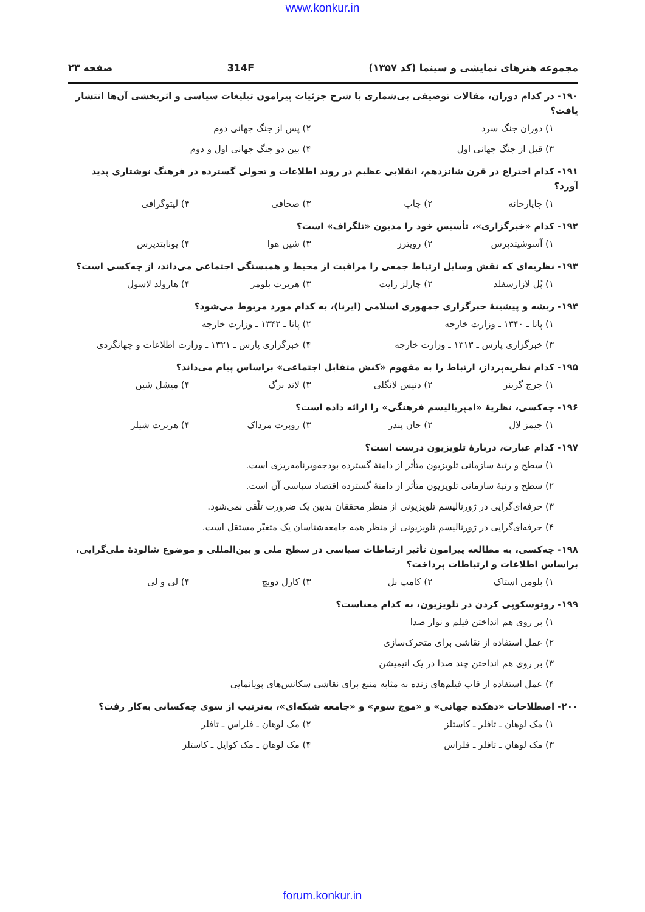www.konkur.in
مجموعه هنرهای نمایشی و سینما (کد ۱۳۵۷) 314F صفحه ۲۳
۱۹۰- در کدام دوران، مقالات توصیفی بی‌شماری با شرح جزئیات پیرامون تبلیغات سیاسی و اثربخشی آن‌ها انتشار یافت؟
۱) دوران جنگ سرد ۲) پس از جنگ جهانی دوم
۳) قبل از جنگ جهانی اول ۴) بین دو جنگ جهانی اول و دوم
۱۹۱- کدام اختراع در قرن شانزدهم، انقلابی عظیم در روند اطلاعات و تحولی گسترده در فرهنگ نوشتاری پدید آورد؟
۱) چاپارخانه ۲) چاپ ۳) صحافی ۴) لیتوگرافی
۱۹۲- کدام «خبرگزاری»، تأسیس خود را مدیون «تلگراف» است؟
۱) آسوشیتدپرس ۲) رویترز ۳) شین هوا ۴) یونایتدپرس
۱۹۳- نظریه‌ای که نقش وسایل ارتباط جمعی را مراقبت از محیط و همبستگی اجتماعی می‌داند، از چه‌کسی است؟
۱) پُل لازارسفلد ۲) چارلز رایت ۳) هربرت بلومر ۴) هارولد لاسول
۱۹۴- ریشه و پیشینهٔ خبرگزاری جمهوری اسلامی (ایرنا)، به کدام مورد مربوط می‌شود؟
۱) پانا ـ ۱۳۴۰ ـ وزارت خارجه ۲) پانا ـ ۱۳۴۲ ـ وزارت خارجه
۳) خبرگزاری پارس ـ ۱۳۱۳ ـ وزارت خارجه ۴) خبرگزاری پارس ـ ۱۳۲۱ ـ وزارت اطلاعات و جهانگردی
۱۹۵- کدام نظریه‌پرداز، ارتباط را به مفهوم «کنش متقابل اجتماعی» براساس پیام می‌داند؟
۱) جرج گربنر ۲) دنیس لانگلی ۳) لاند برگ ۴) میشل شین
۱۹۶- چه‌کسی، نظریهٔ «امپریالیسم فرهنگی» را ارائه داده است؟
۱) جیمز لال ۲) جان پندر ۳) روپرت مرداک ۴) هربرت شیلر
۱۹۷- کدام عبارت، دربارهٔ تلویزیون درست است؟
۱) سطح و رتبهٔ سازمانی تلویزیون متأثر از دامنهٔ گسترده بودجه‌وبرنامه‌ریزی است.
۲) سطح و رتبهٔ سازمانی تلویزیون متأثر از دامنهٔ گسترده اقتصاد سیاسی آن است.
۳) حرفه‌ای‌گرایی در ژورنالیسم تلویزیونی از منظر محققان بدبین یک ضرورت تلّقی نمی‌شود.
۴) حرفه‌ای‌گرایی در ژورنالیسم تلویزیونی از منظر همه جامعه‌شناسان یک متغیّر مستقل است.
۱۹۸- چه‌کسی، به مطالعه پیرامون تأثیر ارتباطات سیاسی در سطح ملی و بین‌المللی و موضوع شالودهٔ ملی‌گرایی، براساس اطلاعات و ارتباطات پرداخت؟
۱) بلومن استاک ۲) کامپ بل ۳) کارل دویچ ۴) لی و لی
۱۹۹- روتوسکوپی کردن در تلویزیون، به کدام معناست؟
۱) بر روی هم انداختن فیلم و نوار صدا
۲) عمل استفاده از نقاشی برای متحرک‌سازی
۳) بر روی هم انداختن چند صدا در یک انیمیشن
۴) عمل استفاده از قاب فیلم‌های زنده به مثابه منبع برای نقاشی سکانس‌های پویانمایی
۲۰۰- اصطلاحات «دهکده جهانی» و «موج سوم» و «جامعه شبکه‌ای»، به‌ترتیب از سوی چه‌کسانی به‌کار رفت؟
۱) مک لوهان ـ تافلر ـ کاستلز ۲) مک لوهان ـ فلراس ـ تافلر
۳) مک لوهان ـ تافلر ـ فلراس ۴) مک لوهان ـ مک کوایل ـ کاستلز
forum.konkur.in